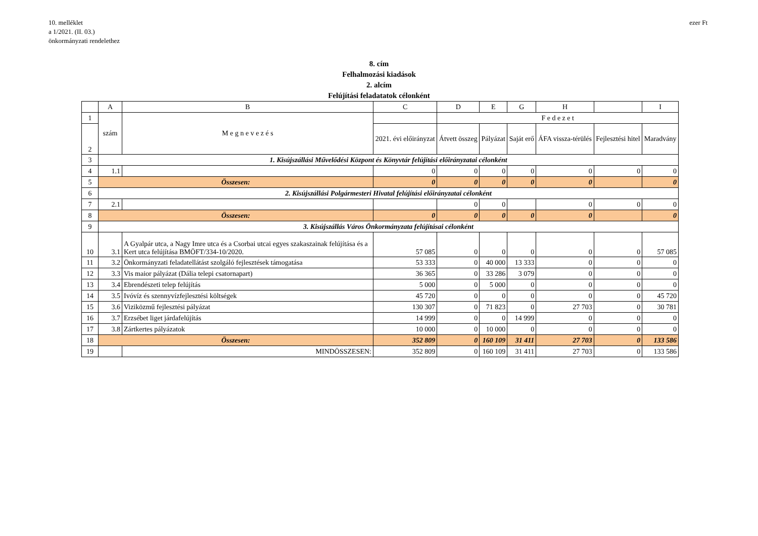10. melléklet
a 1/2021. (II. 03.)
önkormányzati rendelethez
ezer Ft
8. cím
Felhalmozási kiadások
2. alcím
Felújítási feladatatok célonként
| | A | B | C | D | E | G | H | | I |
| --- | --- | --- | --- | --- | --- | --- | --- | --- | --- |
| 1 | szám | M e g n e v e z é s | | F e d e z e t | | | | | |
| 2 | | | 2021. évi előirányzat | Átvett összeg | Pályázat | Saját erő | ÁFA vissza-térülés | Fejlesztési hitel | Maradvány |
| 3 | 1. Kisújszállási Művelődési Központ és Könyvtár felújítási előirányzatai célonként | | | | | | | | |
| 4 | 1.1 | | 0 | 0 | 0 | 0 | 0 | 0 | 0 |
| 5 | Összesen: | | 0 | 0 | 0 | 0 | 0 | | 0 |
| 6 | 2. Kisújszállási Polgármesteri Hivatal felújítási előirányzatai célonként | | | | | | | | |
| 7 | 2.1 | | | 0 | 0 | | 0 | 0 | 0 |
| 8 | Összesen: | | 0 | 0 | 0 | 0 | 0 | | 0 |
| 9 | 3. Kisújszállás Város Önkormányzata felújításai célonként | | | | | | | | |
| 10 | 3.1 | A Gyalpár utca, a Nagy Imre utca és a Csorbai utcai egyes szakaszainak felújítása és a Kert utca felújítása BMÖFT/334-10/2020. | 57 085 | 0 | 0 | 0 | 0 | 0 | 57 085 |
| 11 | 3.2 | Önkormányzati feladatellátást szolgáló fejlesztések támogatása | 53 333 | 0 | 40 000 | 13 333 | 0 | 0 | 0 |
| 12 | 3.3 | Vis maior pályázat (Dália telepi csatornapart) | 36 365 | 0 | 33 286 | 3 079 | 0 | 0 | 0 |
| 13 | 3.4 | Ebrendészeti telep felújítás | 5 000 | 0 | 5 000 | 0 | 0 | 0 | 0 |
| 14 | 3.5 | Ivóvíz és szennyvízfejlesztési költségek | 45 720 | 0 | 0 | 0 | 0 | 0 | 45 720 |
| 15 | 3.6 | Viziközmű fejlesztési pályázat | 130 307 | 0 | 71 823 | 0 | 27 703 | 0 | 30 781 |
| 16 | 3.7 | Erzsébet liget járdafelújítás | 14 999 | 0 | 0 | 14 999 | 0 | 0 | 0 |
| 17 | 3.8 | Zártkertes pályázatok | 10 000 | 0 | 10 000 | 0 | 0 | 0 | 0 |
| 18 | Összesen: | | 352 809 | 0 | 160 109 | 31 411 | 27 703 | 0 | 133 586 |
| 19 | | MINDÖSSZESEN: | 352 809 | 0 | 160 109 | 31 411 | 27 703 | 0 | 133 586 |